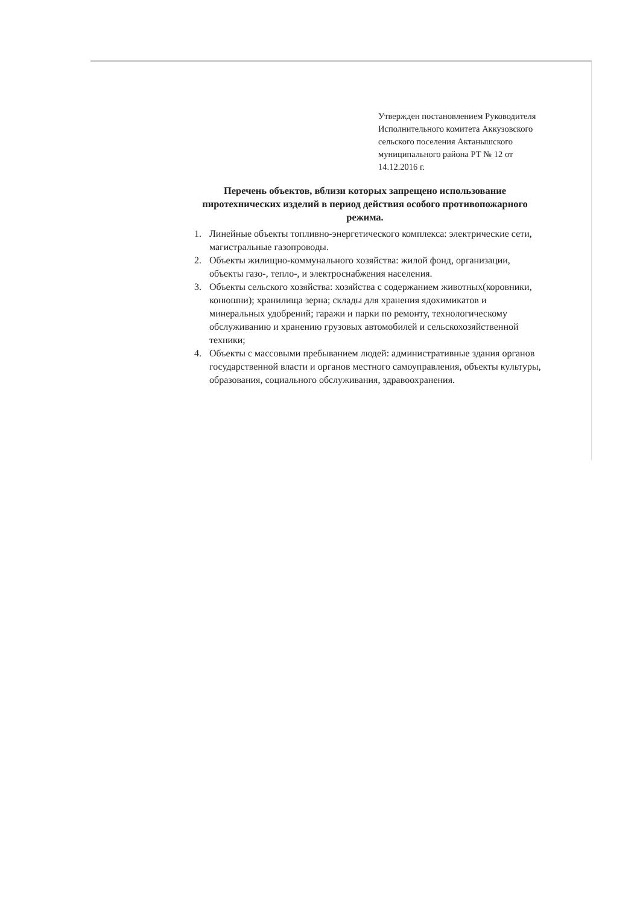Утвержден постановлением Руководителя Исполнительного комитета Аккузовского сельского поселения Актанышского муниципального района РТ № 12 от 14.12.2016 г.
Перечень объектов, вблизи которых запрещено использование пиротехнических изделий в период действия особого противопожарного режима.
1. Линейные объекты топливно-энергетического комплекса: электрические сети, магистральные газопроводы.
2. Объекты жилищно-коммунального хозяйства: жилой фонд, организации, объекты газо-, тепло-, и электроснабжения населения.
3. Объекты сельского хозяйства: хозяйства с содержанием животных(коровники, конюшни); хранилища зерна; склады для хранения ядохимикатов и минеральных удобрений; гаражи и парки по ремонту, технологическому обслуживанию и хранению грузовых автомобилей и сельскохозяйственной техники;
4. Объекты с массовыми пребыванием людей: административные здания органов государственной власти и органов местного самоуправления, объекты культуры, образования, социального обслуживания, здравоохранения.